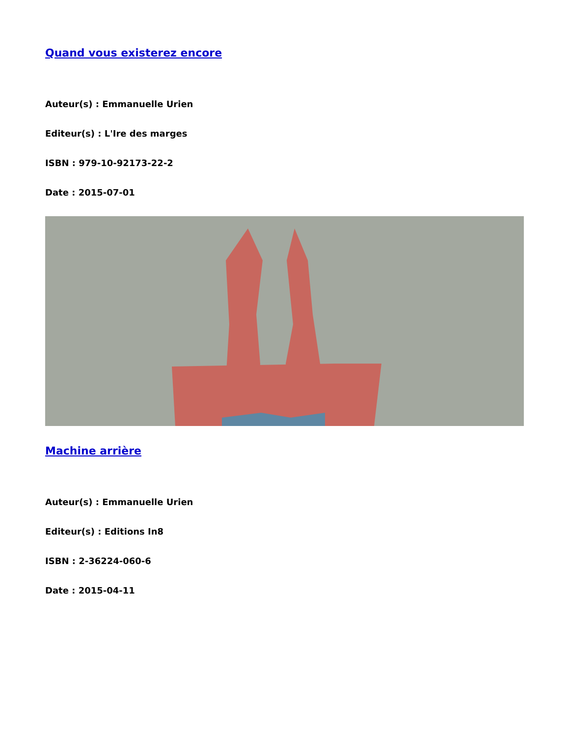Quand vous existerez encore
Auteur(s) : Emmanuelle Urien
Editeur(s) : L'Ire des marges
ISBN : 979-10-92173-22-2
Date : 2015-07-01
Machine arrière
Auteur(s) : Emmanuelle Urien
Editeur(s) : Editions In8
ISBN : 2-36224-060-6
Date : 2015-04-11